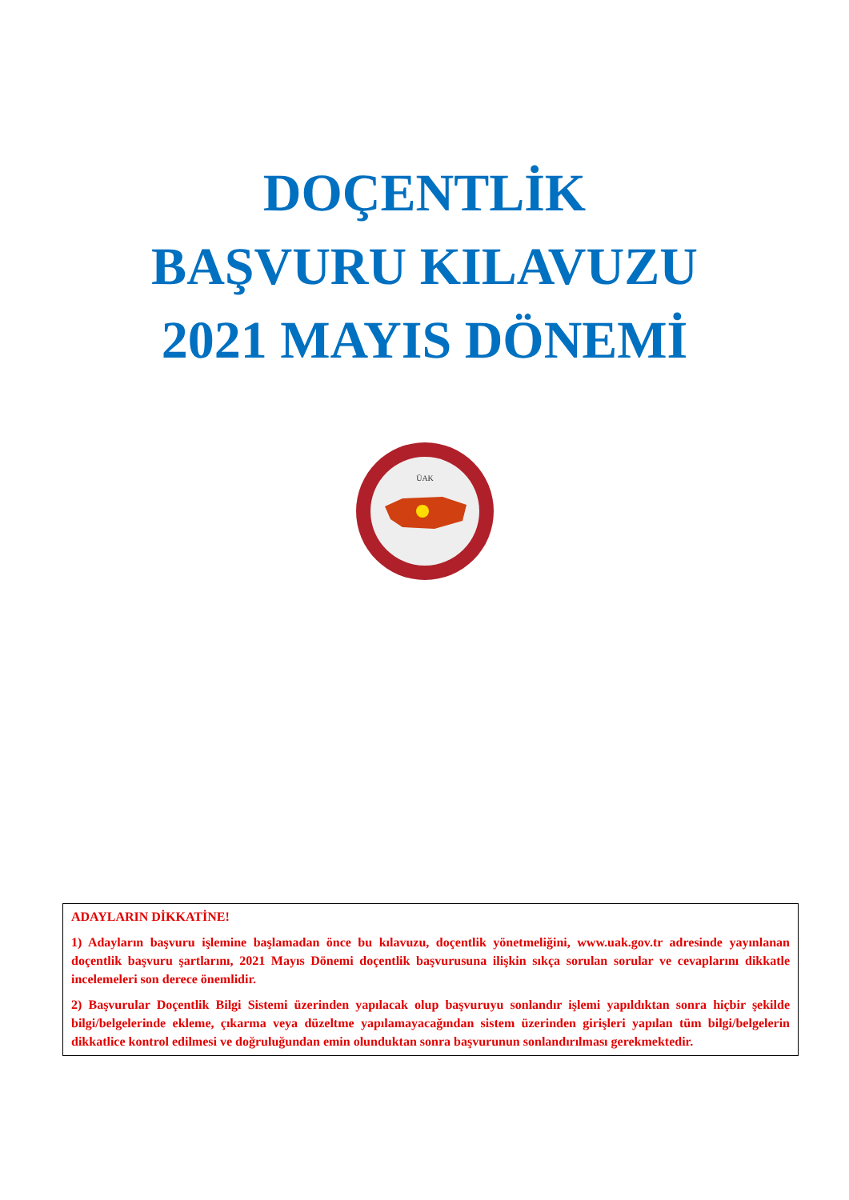DOÇENTLİK
BAŞVURU KILAVUZU
2021 MAYIS DÖNEMİ
ÜAK
ADAYLARIN DİKKATİNE!
1) Adayların başvuru işlemine başlamadan önce bu kılavuzu, doçentlik yönetmeliğini, www.uak.gov.tr adresinde yayınlanan doçentlik başvuru şartlarını, 2021 Mayıs Dönemi doçentlik başvurusuna ilişkin sıkça sorulan sorular ve cevaplarını dikkatle incelemeleri son derece önemlidir.
2) Başvurular Doçentlik Bilgi Sistemi üzerinden yapılacak olup başvuruyu sonlandır işlemi yapıldıktan sonra hiçbir şekilde bilgi/belgelerinde ekleme, çıkarma veya düzeltme yapılamayacağından sistem üzerinden girişleri yapılan tüm bilgi/belgelerin dikkatlice kontrol edilmesi ve doğruluğundan emin olunduktan sonra başvurunun sonlandırılması gerekmektedir.